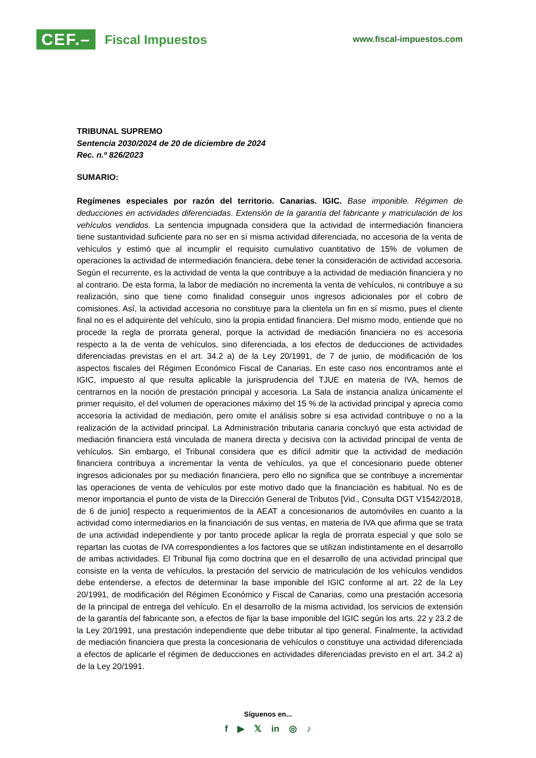CEF.– Fiscal Impuestos
www.fiscal-impuestos.com
TRIBUNAL SUPREMO
Sentencia 2030/2024 de 20 de diciembre de 2024
Rec. n.º 826/2023
SUMARIO:
Regímenes especiales por razón del territorio. Canarias. IGIC. Base imponible. Régimen de deducciones en actividades diferenciadas. Extensión de la garantía del fabricante y matriculación de los vehículos vendidos. La sentencia impugnada considera que la actividad de intermediación financiera tiene sustantividad suficiente para no ser en sí misma actividad diferenciada, no accesoria de la venta de vehículos y estimó que al incumplir el requisito cumulativo cuantitativo de 15% de volumen de operaciones la actividad de intermediación financiera, debe tener la consideración de actividad accesoria. Según el recurrente, es la actividad de venta la que contribuye a la actividad de mediación financiera y no al contrario. De esta forma, la labor de mediación no incrementa la venta de vehículos, ni contribuye a su realización, sino que tiene como finalidad conseguir unos ingresos adicionales por el cobro de comisiones. Así, la actividad accesoria no constituye para la clientela un fin en sí mismo, pues el cliente final no es el adquirente del vehículo, sino la propia entidad financiera. Del mismo modo, entiende que no procede la regla de prorrata general, porque la actividad de mediación financiera no es accesoria respecto a la de venta de vehículos, sino diferenciada, a los efectos de deducciones de actividades diferenciadas previstas en el art. 34.2 a) de la Ley 20/1991, de 7 de junio, de modificación de los aspectos fiscales del Régimen Económico Fiscal de Canarias. En este caso nos encontramos ante el IGIC, impuesto al que resulta aplicable la jurisprudencia del TJUE en materia de IVA, hemos de centrarnos en la noción de prestación principal y accesoria. La Sala de instancia analiza únicamente el primer requisito, el del volumen de operaciones máximo del 15 % de la actividad principal y aprecia como accesoria la actividad de mediación, pero omite el análisis sobre si esa actividad contribuye o no a la realización de la actividad principal. La Administración tributaria canaria concluyó que esta actividad de mediación financiera está vinculada de manera directa y decisiva con la actividad principal de venta de vehículos. Sin embargo, el Tribunal considera que es difícil admitir que la actividad de mediación financiera contribuya a incrementar la venta de vehículos, ya que el concesionario puede obtener ingresos adicionales por su mediación financiera, pero ello no significa que se contribuye a incrementar las operaciones de venta de vehículos por este motivo dado que la financiación es habitual. No es de menor importancia el punto de vista de la Dirección General de Tributos [Vid., Consulta DGT V1542/2018, de 6 de junio] respecto a requerimientos de la AEAT a concesionarios de automóviles en cuanto a la actividad como intermediarios en la financiación de sus ventas, en materia de IVA que afirma que se trata de una actividad independiente y por tanto procede aplicar la regla de prorrata especial y que solo se repartan las cuotas de IVA correspondientes a los factores que se utilizan indistintamente en el desarrollo de ambas actividades. El Tribunal fija como doctrina que en el desarrollo de una actividad principal que consiste en la venta de vehículos, la prestación del servicio de matriculación de los vehículos vendidos debe entenderse, a efectos de determinar la base imponible del IGIC conforme al art. 22 de la Ley 20/1991, de modificación del Régimen Económico y Fiscal de Canarias, como una prestación accesoria de la principal de entrega del vehículo. En el desarrollo de la misma actividad, los servicios de extensión de la garantía del fabricante son, a efectos de fijar la base imponible del IGIC según los arts. 22 y 23.2 de la Ley 20/1991, una prestación independiente que debe tributar al tipo general. Finalmente, la actividad de mediación financiera que presta la concesionaria de vehículos o constituye una actividad diferenciada a efectos de aplicarle el régimen de deducciones en actividades diferenciadas previsto en el art. 34.2 a) de la Ley 20/1991.
Síguenos en...
f ▶ 𝕏 in ◎ ♪